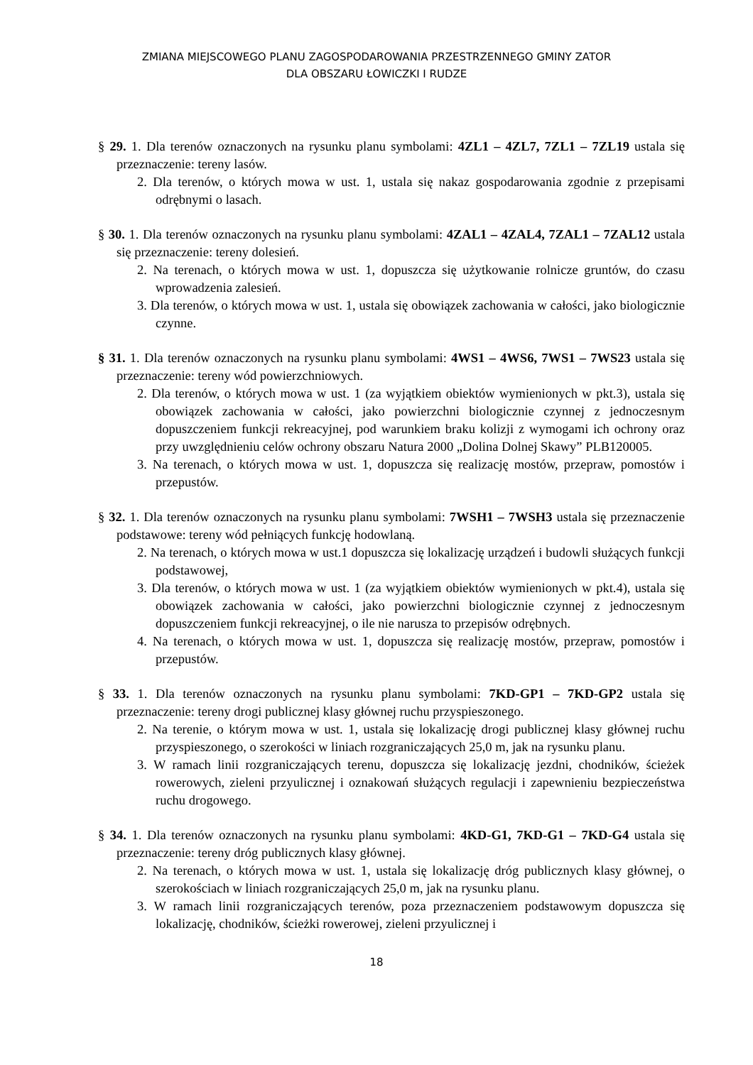ZMIANA MIEJSCOWEGO PLANU ZAGOSPODAROWANIA PRZESTRZENNEGO GMINY ZATOR
DLA OBSZARU ŁOWICZKI I RUDZE
§ 29. 1. Dla terenów oznaczonych na rysunku planu symbolami: 4ZL1 – 4ZL7, 7ZL1 – 7ZL19 ustala się przeznaczenie: tereny lasów.
2. Dla terenów, o których mowa w ust. 1, ustala się nakaz gospodarowania zgodnie z przepisami odrębnymi o lasach.
§ 30. 1. Dla terenów oznaczonych na rysunku planu symbolami: 4ZAL1 – 4ZAL4, 7ZAL1 – 7ZAL12 ustala się przeznaczenie: tereny dolesień.
2. Na terenach, o których mowa w ust. 1, dopuszcza się użytkowanie rolnicze gruntów, do czasu wprowadzenia zalesień.
3. Dla terenów, o których mowa w ust. 1, ustala się obowiązek zachowania w całości, jako biologicznie czynne.
§ 31. 1. Dla terenów oznaczonych na rysunku planu symbolami: 4WS1 – 4WS6, 7WS1 – 7WS23 ustala się przeznaczenie: tereny wód powierzchniowych.
2. Dla terenów, o których mowa w ust. 1 (za wyjątkiem obiektów wymienionych w pkt.3), ustala się obowiązek zachowania w całości, jako powierzchni biologicznie czynnej z jednoczesnym dopuszczeniem funkcji rekreacyjnej, pod warunkiem braku kolizji z wymogami ich ochrony oraz przy uwzględnieniu celów ochrony obszaru Natura 2000 „Dolina Dolnej Skawy” PLB120005.
3. Na terenach, o których mowa w ust. 1, dopuszcza się realizację mostów, przepraw, pomostów i przepustów.
§ 32. 1. Dla terenów oznaczonych na rysunku planu symbolami: 7WSH1 – 7WSH3 ustala się przeznaczenie podstawowe: tereny wód pełniących funkcję hodowlaną.
2. Na terenach, o których mowa w ust.1 dopuszcza się lokalizację urządzeń i budowli służących funkcji podstawowej,
3. Dla terenów, o których mowa w ust. 1 (za wyjątkiem obiektów wymienionych w pkt.4), ustala się obowiązek zachowania w całości, jako powierzchni biologicznie czynnej z jednoczesnym dopuszczeniem funkcji rekreacyjnej, o ile nie narusza to przepisów odrębnych.
4. Na terenach, o których mowa w ust. 1, dopuszcza się realizację mostów, przepraw, pomostów i przepustów.
§ 33. 1. Dla terenów oznaczonych na rysunku planu symbolami: 7KD-GP1 – 7KD-GP2 ustala się przeznaczenie: tereny drogi publicznej klasy głównej ruchu przyspieszonego.
2. Na terenie, o którym mowa w ust. 1, ustala się lokalizację drogi publicznej klasy głównej ruchu przyspieszonego, o szerokości w liniach rozgraniczających 25,0 m, jak na rysunku planu.
3. W ramach linii rozgraniczających terenu, dopuszcza się lokalizację jezdni, chodników, ścieżek rowerowych, zieleni przyulicznej i oznakowań służących regulacji i zapewnieniu bezpieczeństwa ruchu drogowego.
§ 34. 1. Dla terenów oznaczonych na rysunku planu symbolami: 4KD-G1, 7KD-G1 – 7KD-G4 ustala się przeznaczenie: tereny dróg publicznych klasy głównej.
2. Na terenach, o których mowa w ust. 1, ustala się lokalizację dróg publicznych klasy głównej, o szerokościach w liniach rozgraniczających 25,0 m, jak na rysunku planu.
3. W ramach linii rozgraniczających terenów, poza przeznaczeniem podstawowym dopuszcza się lokalizację, chodników, ścieżki rowerowej, zieleni przyulicznej i
18